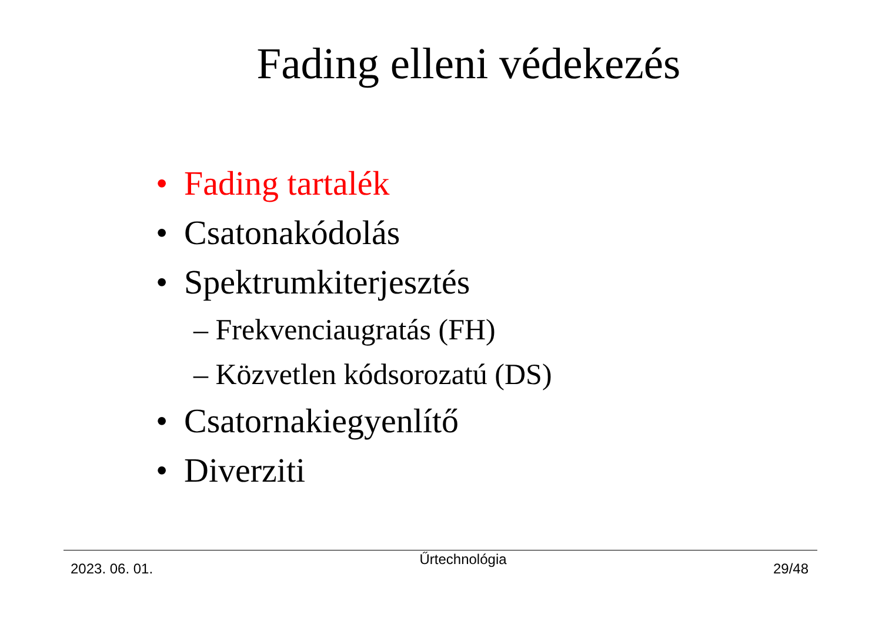Fading elleni védekezés
• Fading tartalék
• Csatonakódolás
• Spektrumkiterjesztés
– Frekvenciaugratás (FH)
– Közvetlen kódsorozatú (DS)
• Csatornakiegyenlítő
• Diverziti
2023. 06. 01.
Űrtechnológia
29/48